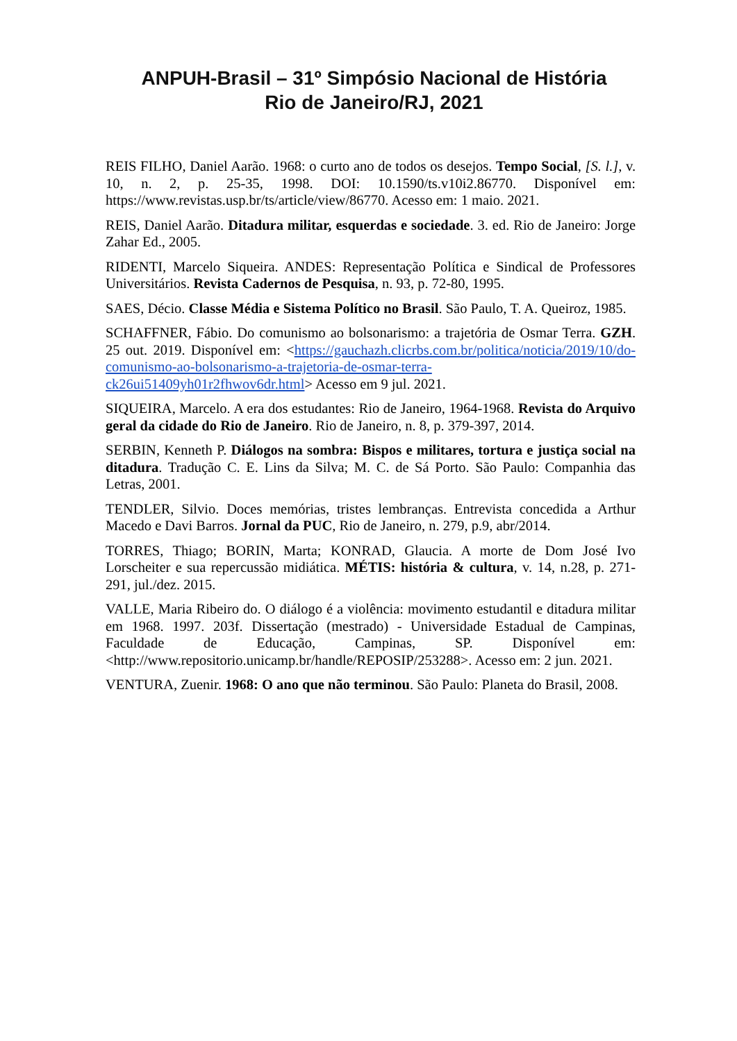ANPUH-Brasil – 31º Simpósio Nacional de História
Rio de Janeiro/RJ, 2021
REIS FILHO, Daniel Aarão. 1968: o curto ano de todos os desejos. Tempo Social, [S. l.], v. 10, n. 2, p. 25-35, 1998. DOI: 10.1590/ts.v10i2.86770. Disponível em: https://www.revistas.usp.br/ts/article/view/86770. Acesso em: 1 maio. 2021.
REIS, Daniel Aarão. Ditadura militar, esquerdas e sociedade. 3. ed. Rio de Janeiro: Jorge Zahar Ed., 2005.
RIDENTI, Marcelo Siqueira. ANDES: Representação Política e Sindical de Professores Universitários. Revista Cadernos de Pesquisa, n. 93, p. 72-80, 1995.
SAES, Décio. Classe Média e Sistema Político no Brasil. São Paulo, T. A. Queiroz, 1985.
SCHAFFNER, Fábio. Do comunismo ao bolsonarismo: a trajetória de Osmar Terra. GZH. 25 out. 2019. Disponível em: <https://gauchazh.clicrbs.com.br/politica/noticia/2019/10/do-comunismo-ao-bolsonarismo-a-trajetoria-de-osmar-terra-ck26ui51409yh01r2fhwov6dr.html> Acesso em 9 jul. 2021.
SIQUEIRA, Marcelo. A era dos estudantes: Rio de Janeiro, 1964-1968. Revista do Arquivo geral da cidade do Rio de Janeiro. Rio de Janeiro, n. 8, p. 379-397, 2014.
SERBIN, Kenneth P. Diálogos na sombra: Bispos e militares, tortura e justiça social na ditadura. Tradução C. E. Lins da Silva; M. C. de Sá Porto. São Paulo: Companhia das Letras, 2001.
TENDLER, Silvio. Doces memórias, tristes lembranças. Entrevista concedida a Arthur Macedo e Davi Barros. Jornal da PUC, Rio de Janeiro, n. 279, p.9, abr/2014.
TORRES, Thiago; BORIN, Marta; KONRAD, Glaucia. A morte de Dom José Ivo Lorscheiter e sua repercussão midiática. MÉTIS: história & cultura, v. 14, n.28, p. 271-291, jul./dez. 2015.
VALLE, Maria Ribeiro do. O diálogo é a violência: movimento estudantil e ditadura militar em 1968. 1997. 203f. Dissertação (mestrado) - Universidade Estadual de Campinas, Faculdade de Educação, Campinas, SP. Disponível em: <http://www.repositorio.unicamp.br/handle/REPOSIP/253288>. Acesso em: 2 jun. 2021.
VENTURA, Zuenir. 1968: O ano que não terminou. São Paulo: Planeta do Brasil, 2008.